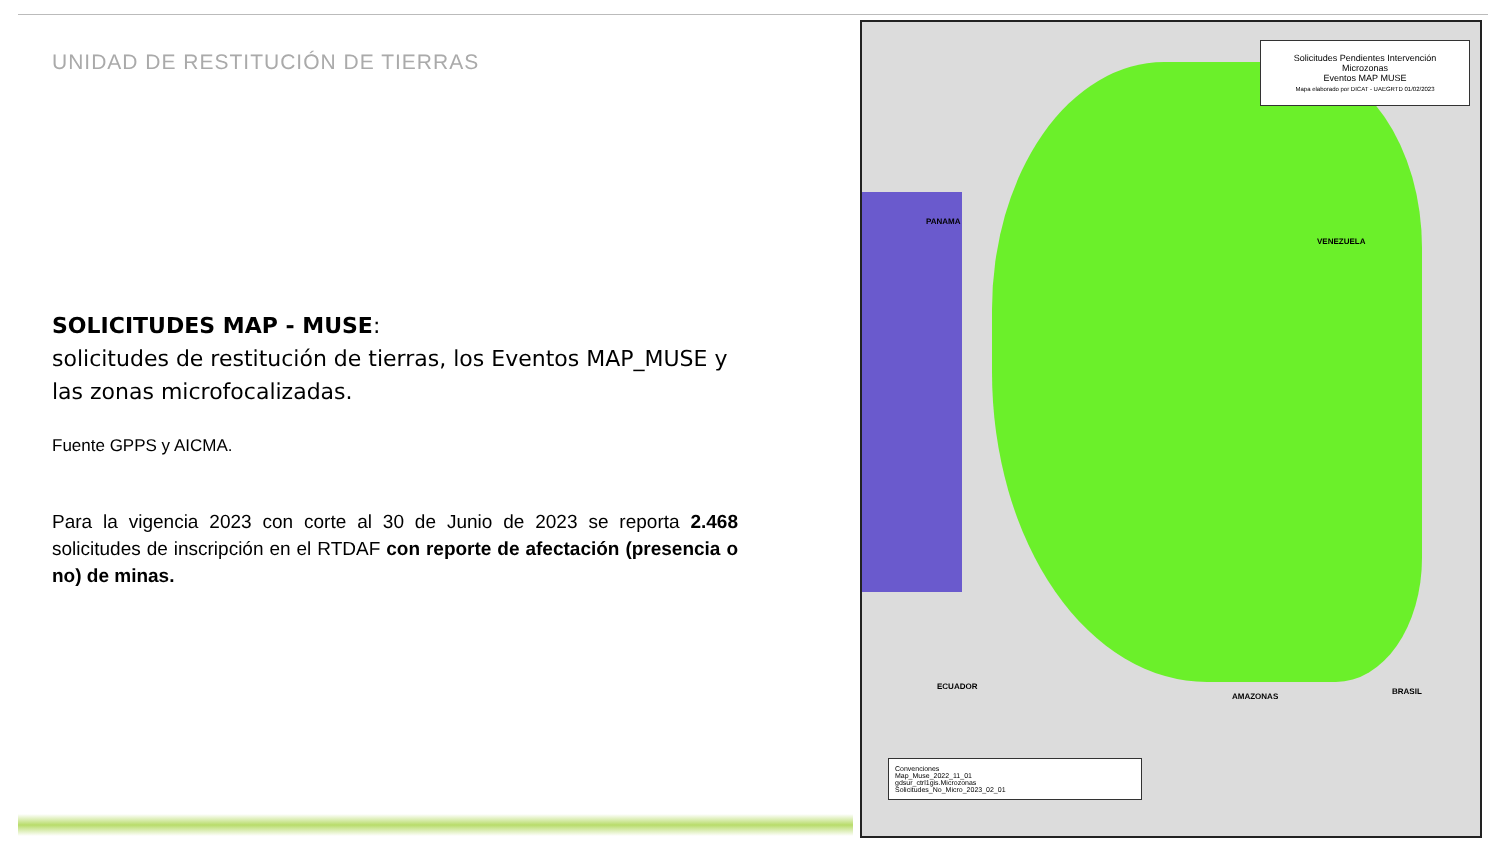UNIDAD DE RESTITUCIÓN DE TIERRAS
SOLICITUDES MAP - MUSE:
solicitudes de restitución de tierras, los Eventos MAP_MUSE y las zonas microfocalizadas.
Fuente GPPS y AICMA.
Para la vigencia 2023 con corte al 30 de Junio de 2023 se reporta 2.468 solicitudes de inscripción en el RTDAF con reporte de afectación (presencia o no) de minas.
Solicitudes Pendientes Intervención
Microzonas
Eventos MAP MUSE
Mapa elaborado por DICAT - UAEGRTD 01/02/2023
PANAMA
VENEZUELA
ECUADOR
BRASIL
AMAZONAS
Convenciones
Map_Muse_2022_11_01
gdsur_ctrl1gis.Microzonas
Solicitudes_No_Micro_2023_02_01